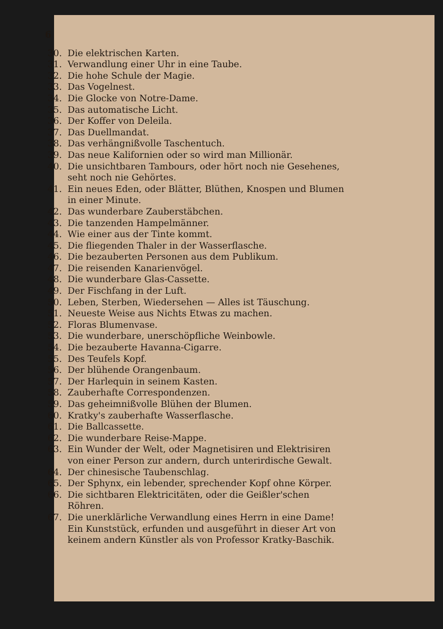6
30. Die elektrischen Karten.
31. Verwandlung einer Uhr in eine Taube.
32. Die hohe Schule der Magie.
33. Das Vogelnest.
34. Die Glocke von Notre-Dame.
35. Das automatische Licht.
36. Der Koffer von Deleila.
37. Das Duellmandat.
38. Das verhängnißvolle Taschentuch.
39. Das neue Kalifornien oder so wird man Millionär.
40. Die unsichtbaren Tambours, oder hört noch nie Gesehenes, seht noch nie Gehörtes.
41. Ein neues Eden, oder Blätter, Blüthen, Knospen und Blumen in einer Minute.
42. Das wunderbare Zauberstäbchen.
43. Die tanzenden Hampelmänner.
44. Wie einer aus der Tinte kommt.
45. Die fliegenden Thaler in der Wasserflasche.
46. Die bezauberten Personen aus dem Publikum.
47. Die reisenden Kanarienvögel.
48. Die wunderbare Glas-Cassette.
49. Der Fischfang in der Luft.
50. Leben, Sterben, Wiedersehen — Alles ist Täuschung.
51. Neueste Weise aus Nichts Etwas zu machen.
52. Floras Blumenvase.
53. Die wunderbare, unerschöpfliche Weinbowle.
54. Die bezauberte Havanna-Cigarre.
55. Des Teufels Kopf.
56. Der blühende Orangenbaum.
57. Der Harlequin in seinem Kasten.
58. Zauberhafte Correspondenzen.
59. Das geheimnißvolle Blühen der Blumen.
60. Kratky's zauberhafte Wasserflasche.
61. Die Ballcassette.
62. Die wunderbare Reise-Mappe.
63. Ein Wunder der Welt, oder Magnetisiren und Elektrisiren von einer Person zur andern, durch unterirdische Gewalt.
64. Der chinesische Taubenschlag.
65. Der Sphynx, ein lebender, sprechender Kopf ohne Körper.
66. Die sichtbaren Elektricitäten, oder die Geißler'schen Röhren.
67. Die unerklärliche Verwandlung eines Herrn in eine Dame! Ein Kunststück, erfunden und ausgeführt in dieser Art von keinem andern Künstler als von Professor Kratky-Baschik.